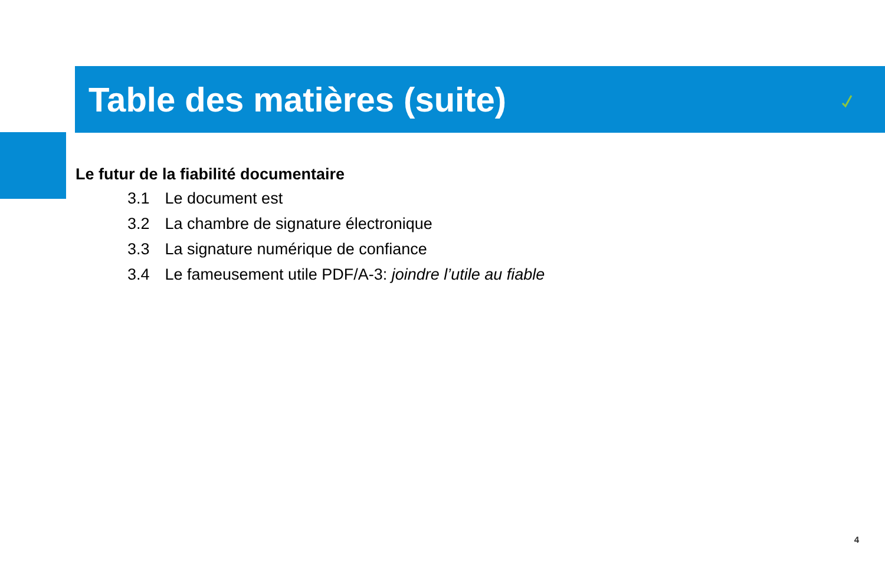Table des matières (suite)
Le futur de la fiabilité documentaire
3.1 Le document est
3.2 La chambre de signature électronique
3.3 La signature numérique de confiance
3.4 Le fameusement utile PDF/A-3: joindre l’utile au fiable
4